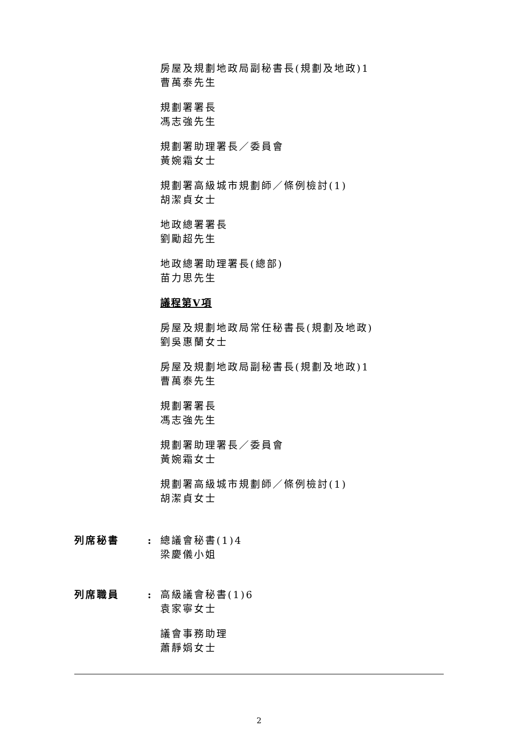房屋及規劃地政局副秘書長(規劃及地政)1
曹萬泰先生
規劃署署長
馮志強先生
規劃署助理署長／委員會
黃婉霜女士
規劃署高級城市規劃師／條例檢討(1)
胡潔貞女士
地政總署署長
劉勵超先生
地政總署助理署長(總部)
苗力思先生
議程第V項
房屋及規劃地政局常任秘書長(規劃及地政)
劉吳惠蘭女士
房屋及規劃地政局副秘書長(規劃及地政)1
曹萬泰先生
規劃署署長
馮志強先生
規劃署助理署長／委員會
黃婉霜女士
規劃署高級城市規劃師／條例檢討(1)
胡潔貞女士
列席秘書 : 總議會秘書(1)4
梁慶儀小姐
列席職員 : 高級議會秘書(1)6
袁家寧女士
議會事務助理
蕭靜娟女士
2